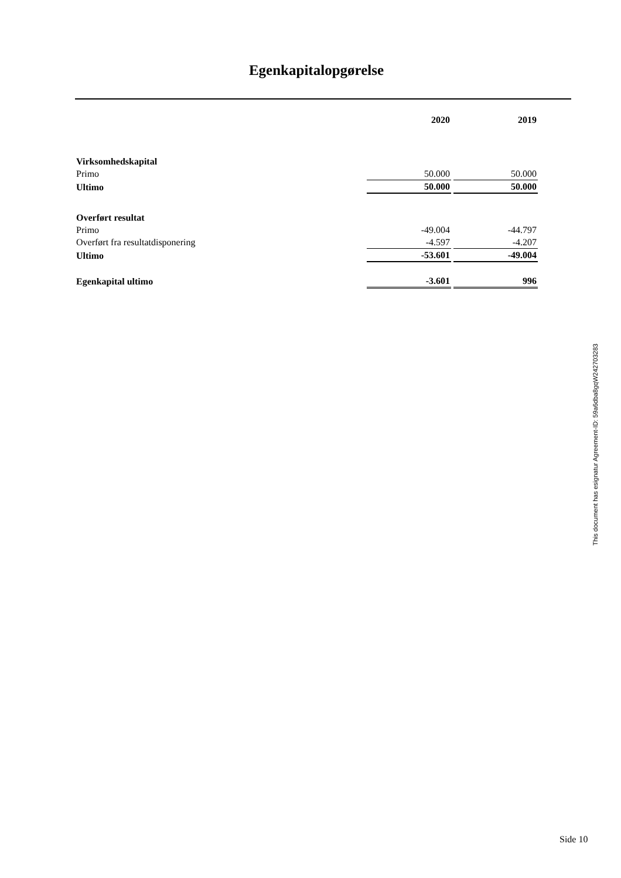Egenkapitalopgørelse
| | 2020 | | 2019 |
| Virksomhedskapital | | | |
| Primo | 50.000 | | 50.000 |
| Ultimo | 50.000 | | 50.000 |
| Overført resultat | | | |
| Primo | -49.004 | | -44.797 |
| Overført fra resultatdisponering | -4.597 | | -4.207 |
| Ultimo | -53.601 | | -49.004 |
| Egenkapital ultimo | -3.601 | | 996 |
This document has esignatur Agreement-ID: 59a6dba8gqW242703283
Side 10